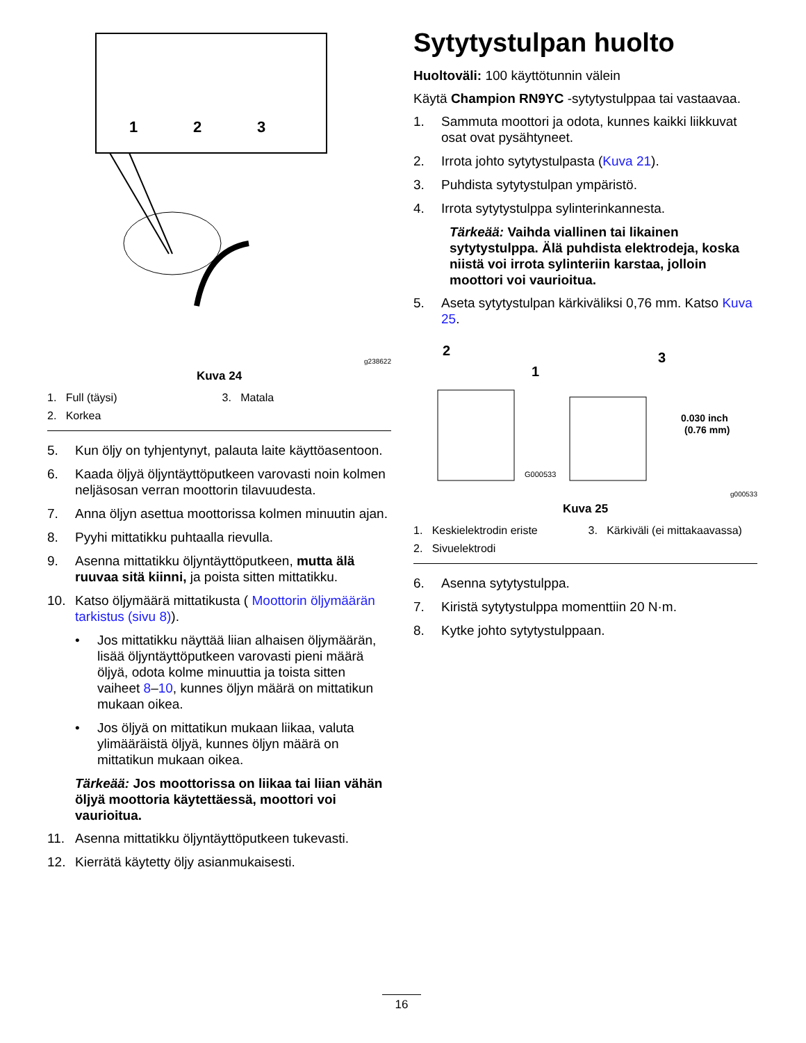1
2
3
g238622
Kuva 24
1. Full (täysi)
3. Matala
2. Korkea
5. Kun öljy on tyhjentynyt, palauta laite käyttöasentoon.
6. Kaada öljyä öljyntäyttöputkeen varovasti noin kolmen neljäsosan verran moottorin tilavuudesta.
7. Anna öljyn asettua moottorissa kolmen minuutin ajan.
8. Pyyhi mittatikku puhtaalla rievulla.
9. Asenna mittatikku öljyntäyttöputkeen, mutta älä ruuvaa sitä kiinni, ja poista sitten mittatikku.
10. Katso öljymäärä mittatikusta ( Moottorin öljymäärän tarkistus (sivu 8)).
• Jos mittatikku näyttää liian alhaisen öljymäärän, lisää öljyntäyttöputkeen varovasti pieni määrä öljyä, odota kolme minuuttia ja toista sitten vaiheet 8–10, kunnes öljyn määrä on mittatikun mukaan oikea.
• Jos öljyä on mittatikun mukaan liikaa, valuta ylimääräistä öljyä, kunnes öljyn määrä on mittatikun mukaan oikea.
Tärkeää: Jos moottorissa on liikaa tai liian vähän öljyä moottoria käytettäessä, moottori voi vaurioitua.
11. Asenna mittatikku öljyntäyttöputkeen tukevasti.
12. Kierrätä käytetty öljy asianmukaisesti.
Sytytystulpan huolto
Huoltoväli: 100 käyttötunnin välein
Käytä Champion RN9YC -sytytystulppaa tai vastaavaa.
1. Sammuta moottori ja odota, kunnes kaikki liikkuvat osat ovat pysähtyneet.
2. Irrota johto sytytystulpasta (Kuva 21).
3. Puhdista sytytystulpan ympäristö.
4. Irrota sytytystulppa sylinterinkannesta.
Tärkeää: Vaihda viallinen tai likainen sytytystulppa. Älä puhdista elektrodeja, koska niistä voi irrota sylinteriin karstaa, jolloin moottori voi vaurioitua.
5. Aseta sytytystulpan kärkiväliksi 0,76 mm. Katso Kuva 25.
2
1
3
0.030 inch
(0.76 mm)
G000533
g000533
Kuva 25
1. Keskielektrodin eriste
3. Kärkiväli (ei mittakaavassa)
2. Sivuelektrodi
6. Asenna sytytystulppa.
7. Kiristä sytytystulppa momenttiin 20 N·m.
8. Kytke johto sytytystulppaan.
16